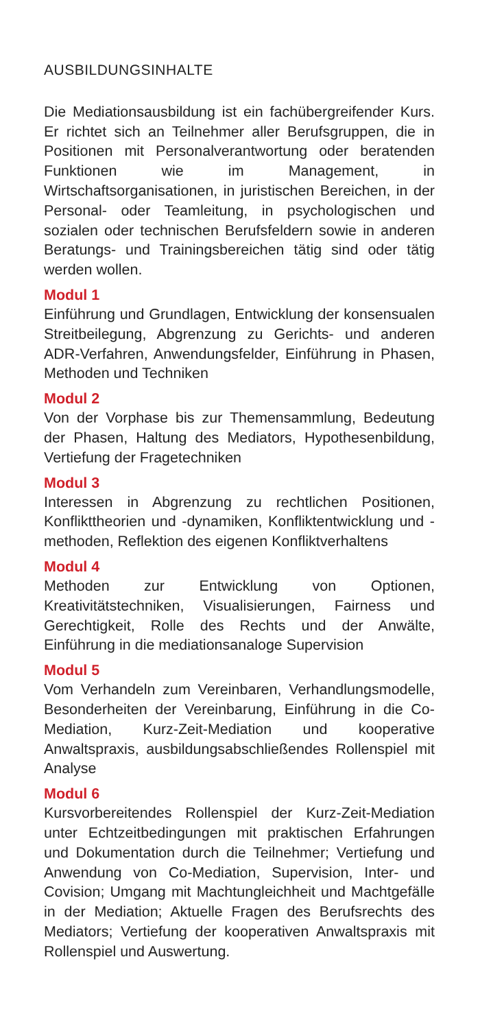AUSBILDUNGSINHALTE
Die Mediationsausbildung ist ein fachübergreifender Kurs. Er richtet sich an Teilnehmer aller Berufsgruppen, die in Positionen mit Personalverantwortung oder beratenden Funktionen wie im Management, in Wirtschaftsorganisationen, in juristischen Bereichen, in der Personal- oder Teamleitung, in psychologischen und sozialen oder technischen Berufsfeldern sowie in anderen Beratungs- und Trainingsbereichen tätig sind oder tätig werden wollen.
Modul 1
Einführung und Grundlagen, Entwicklung der konsensualen Streitbeilegung, Abgrenzung zu Gerichts- und anderen ADR-Verfahren, Anwendungsfelder, Einführung in Phasen, Methoden und Techniken
Modul 2
Von der Vorphase bis zur Themensammlung, Bedeutung der Phasen, Haltung des Mediators, Hypothesenbildung, Vertiefung der Fragetechniken
Modul 3
Interessen in Abgrenzung zu rechtlichen Positionen, Konflikttheorien und -dynamiken, Konfliktentwicklung und -methoden, Reflektion des eigenen Konfliktverhaltens
Modul 4
Methoden zur Entwicklung von Optionen, Kreativitätstechniken, Visualisierungen, Fairness und Gerechtigkeit, Rolle des Rechts und der Anwälte, Einführung in die mediationsanaloge Supervision
Modul 5
Vom Verhandeln zum Vereinbaren, Verhandlungsmodelle, Besonderheiten der Vereinbarung, Einführung in die Co-Mediation, Kurz-Zeit-Mediation und kooperative Anwaltspraxis, ausbildungsabschließendes Rollenspiel mit Analyse
Modul 6
Kursvorbereitendes Rollenspiel der Kurz-Zeit-Mediation unter Echtzeitbedingungen mit praktischen Erfahrungen und Dokumentation durch die Teilnehmer; Vertiefung und Anwendung von Co-Mediation, Supervision, Inter- und Covision; Umgang mit Machtungleichheit und Machtgefälle in der Mediation; Aktuelle Fragen des Berufsrechts des Mediators; Vertiefung der kooperativen Anwaltspraxis mit Rollenspiel und Auswertung.